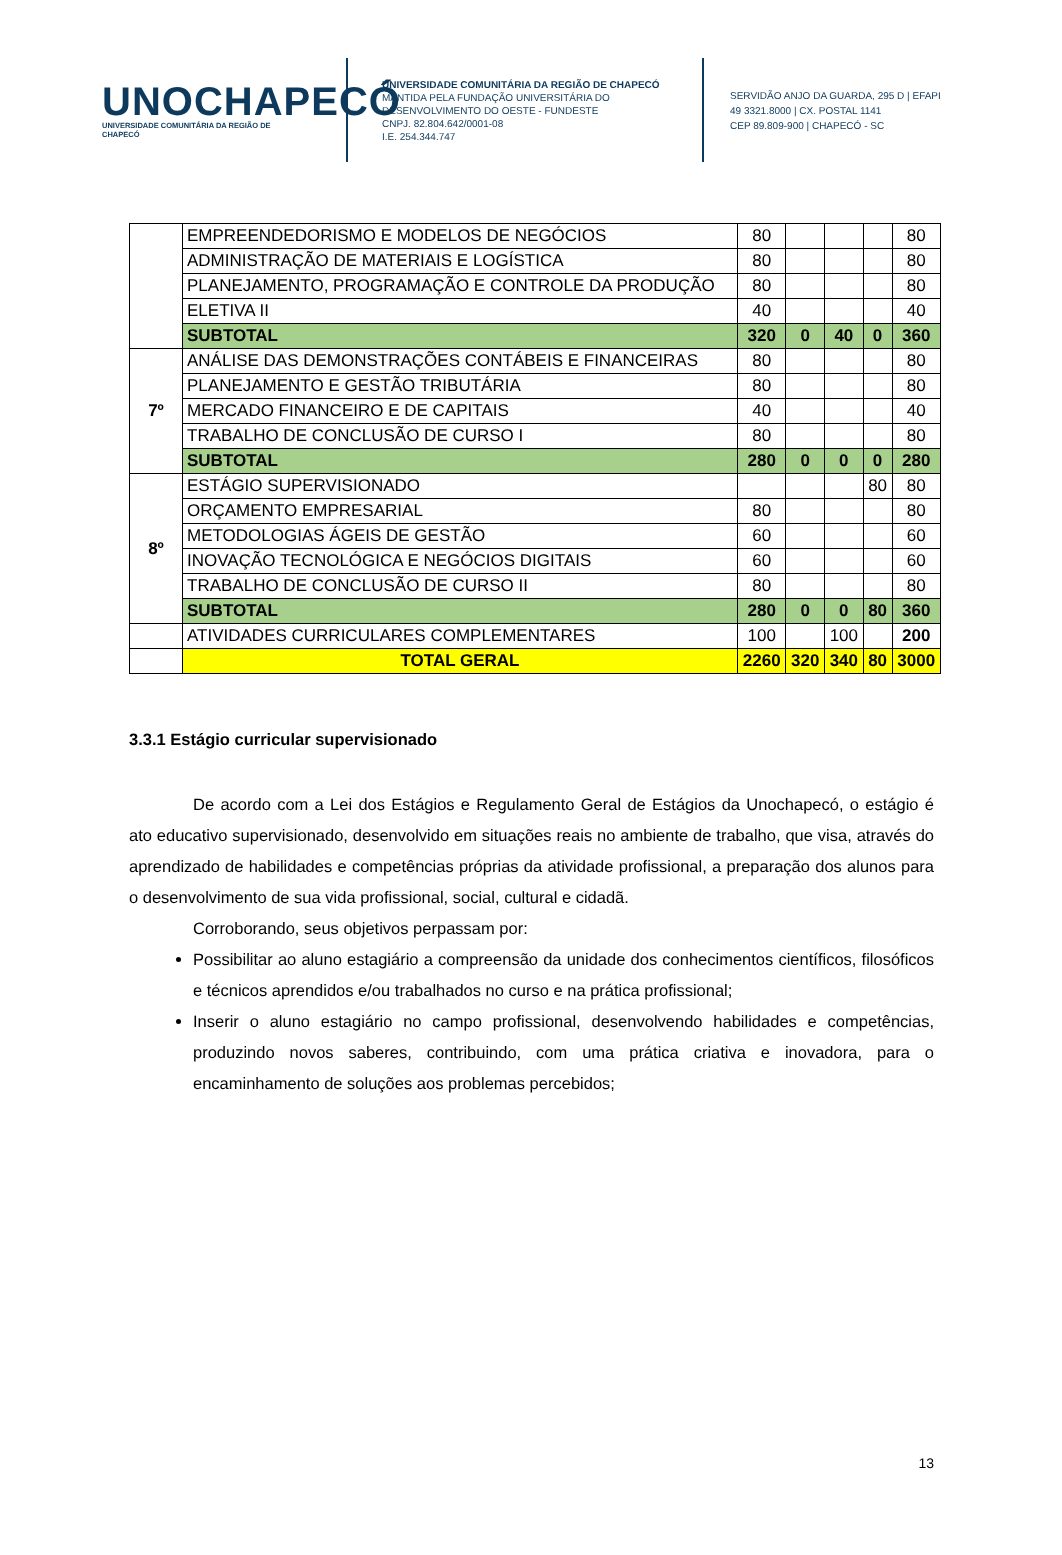UNOCHAPECÓ
UNIVERSIDADE COMUNITÁRIA DA REGIÃO DE CHAPECÓ
UNIVERSIDADE COMUNITÁRIA DA REGIÃO DE CHAPECÓ
MANTIDA PELA FUNDAÇÃO UNIVERSITÁRIA DO
DESENVOLVIMENTO DO OESTE - FUNDESTE
CNPJ. 82.804.642/0001-08
I.E. 254.344.747
SERVIDÃO ANJO DA GUARDA, 295 D | EFAPI
49 3321.8000 | CX. POSTAL 1141
CEP 89.809-900 | CHAPECÓ - SC
| | EMPREENDEDORISMO E MODELOS DE NEGÓCIOS | 80 | | | | 80 |
| | ADMINISTRAÇÃO DE MATERIAIS E LOGÍSTICA | 80 | | | | 80 |
| | PLANEJAMENTO, PROGRAMAÇÃO E CONTROLE DA PRODUÇÃO | 80 | | | | 80 |
| | ELETIVA II | 40 | | | | 40 |
| | SUBTOTAL | 320 | 0 | 40 | 0 | 360 |
| 7º | ANÁLISE DAS DEMONSTRAÇÕES CONTÁBEIS E FINANCEIRAS | 80 | | | | 80 |
| | PLANEJAMENTO E GESTÃO TRIBUTÁRIA | 80 | | | | 80 |
| | MERCADO FINANCEIRO E DE CAPITAIS | 40 | | | | 40 |
| | TRABALHO DE CONCLUSÃO DE CURSO I | 80 | | | | 80 |
| | SUBTOTAL | 280 | 0 | 0 | 0 | 280 |
| 8º | ESTÁGIO SUPERVISIONADO | | | | 80 | 80 |
| | ORÇAMENTO EMPRESARIAL | 80 | | | | 80 |
| | METODOLOGIAS ÁGEIS DE GESTÃO | 60 | | | | 60 |
| | INOVAÇÃO TECNOLÓGICA E NEGÓCIOS DIGITAIS | 60 | | | | 60 |
| | TRABALHO DE CONCLUSÃO DE CURSO II | 80 | | | | 80 |
| | SUBTOTAL | 280 | 0 | 0 | 80 | 360 |
| | ATIVIDADES CURRICULARES COMPLEMENTARES | 100 | | 100 | | 200 |
| | TOTAL GERAL | 2260 | 320 | 340 | 80 | 3000 |
3.3.1 Estágio curricular supervisionado
De acordo com a Lei dos Estágios e Regulamento Geral de Estágios da Unochapecó, o estágio é ato educativo supervisionado, desenvolvido em situações reais no ambiente de trabalho, que visa, através do aprendizado de habilidades e competências próprias da atividade profissional, a preparação dos alunos para o desenvolvimento de sua vida profissional, social, cultural e cidadã.
Corroborando, seus objetivos perpassam por:
Possibilitar ao aluno estagiário a compreensão da unidade dos conhecimentos científicos, filosóficos e técnicos aprendidos e/ou trabalhados no curso e na prática profissional;
Inserir o aluno estagiário no campo profissional, desenvolvendo habilidades e competências, produzindo novos saberes, contribuindo, com uma prática criativa e inovadora, para o encaminhamento de soluções aos problemas percebidos;
13